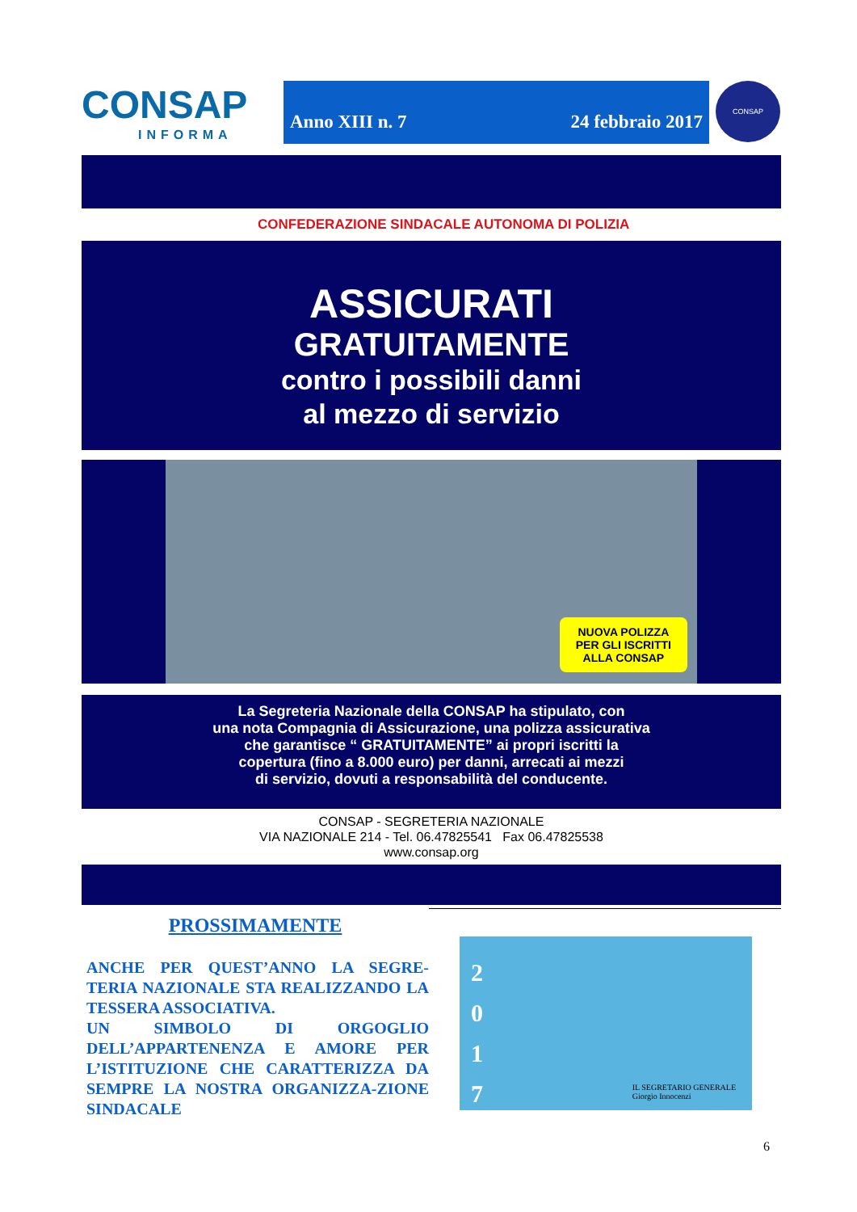CONSAP
INFORMA
Anno XIII n. 7 24 febbraio 2017
CONSAP
CONFEDERAZIONE SINDACALE AUTONOMA DI POLIZIA
ASSICURATI
GRATUITAMENTE
contro i possibili danni
al mezzo di servizio
NUOVA POLIZZA
PER GLI ISCRITTI
ALLA CONSAP
La Segreteria Nazionale della CONSAP ha stipulato, con
una nota Compagnia di Assicurazione, una polizza assicurativa
che garantisce “ GRATUITAMENTE” ai propri iscritti la
copertura (fino a 8.000 euro) per danni, arrecati ai mezzi
di servizio, dovuti a responsabilità del conducente.
CONSAP - SEGRETERIA NAZIONALE
VIA NAZIONALE 214 - Tel. 06.47825541 Fax 06.47825538
www.consap.org
PROSSIMAMENTE
ANCHE PER QUEST’ANNO LA SEGRE-TERIA NAZIONALE STA REALIZZANDO LA TESSERA ASSOCIATIVA.
UN SIMBOLO DI ORGOGLIO DELL’APPARTENENZA E AMORE PER L’ISTITUZIONE CHE CARATTERIZZA DA SEMPRE LA NOSTRA ORGANIZZA-ZIONE SINDACALE
2
0
1
7
IL SEGRETARIO GENERALE
Giorgio Innocenzi
6